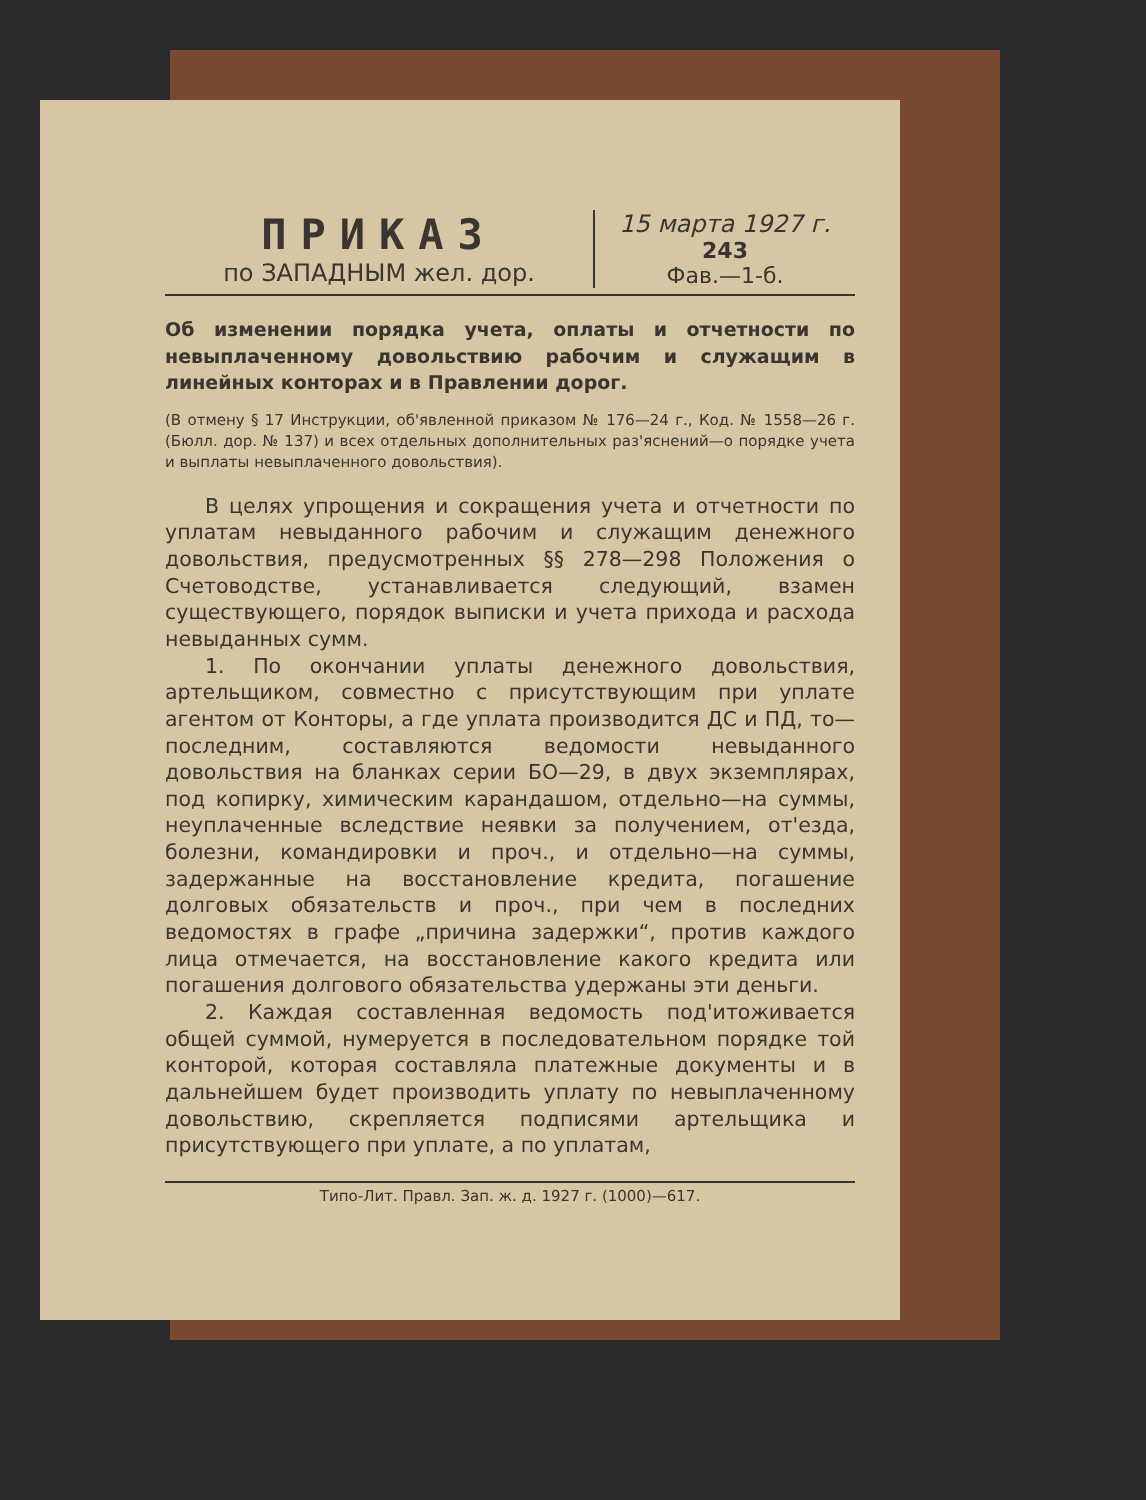ПРИКАЗ
по ЗАПАДНЫМ жел. дор.
15 марта 1927 г.
243
Фав.—1-б.
Об изменении порядка учета, оплаты и отчетности по невыплаченному довольствию рабочим и служащим в линейных конторах и в Правлении дорог.
(В отмену § 17 Инструкции, об'явленной приказом № 176—24 г., Код. № 1558—26 г. (Бюлл. дор. № 137) и всех отдельных дополнительных раз'яснений—о порядке учета и выплаты невыплаченного довольствия).
В целях упрощения и сокращения учета и отчетности по уплатам невыданного рабочим и служащим денежного довольствия, предусмотренных §§ 278—298 Положения о Счетоводстве, устанавливается следующий, взамен существующего, порядок выписки и учета прихода и расхода невыданных сумм.
1. По окончании уплаты денежного довольствия, артельщиком, совместно с присутствующим при уплате агентом от Конторы, а где уплата производится ДС и ПД, то—последним, составляются ведомости невыданного довольствия на бланках серии БО—29, в двух экземплярах, под копирку, химическим карандашом, отдельно—на суммы, неуплаченные вследствие неявки за получением, от'езда, болезни, командировки и проч., и отдельно—на суммы, задержанные на восстановление кредита, погашение долговых обязательств и проч., при чем в последних ведомостях в графе „причина задержки“, против каждого лица отмечается, на восстановление какого кредита или погашения долгового обязательства удержаны эти деньги.
2. Каждая составленная ведомость под'итоживается общей суммой, нумеруется в последовательном порядке той конторой, которая составляла платежные документы и в дальнейшем будет производить уплату по невыплаченному довольствию, скрепляется подписями артельщика и присутствующего при уплате, а по уплатам,
Типо-Лит. Правл. Зап. ж. д. 1927 г. (1000)—617.